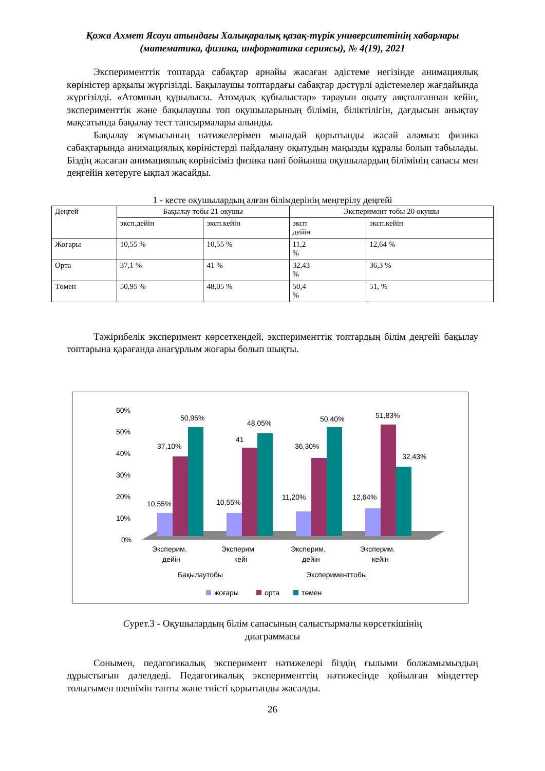Қожа Ахмет Ясауи атындағы Халықаралық қазақ-түрік университетінің хабарлары
(математика, физика, информатика сериясы), № 4(19), 2021
Эксперименттік топтарда сабақтар арнайы жасаған әдістеме негізінде анимациялық көріністер арқылы жүргізілді. Бақылаушы топтардағы сабақтар дәстүрлі әдістемелер жағдайында жүргізілді. «Атомның құрылысы. Атомдық құбылыстар» тарауын оқыту аяқталғаннан кейін, эксперименттік және бақылаушы топ оқушыларының білімін, біліктілігін, дағдысын анықтау мақсатында бақылау тест тапсырмалары алынды.
Бақылау жұмысының нәтижелерімен мынадай қорытынды жасай аламыз: физика сабақтарында анимациялық көріністерді пайдалану оқытудың маңызды құралы болып табылады. Біздің жасаған анимациялық көрінісіміз физика пәні бойынша оқушылардың білімінің сапасы мен деңгейін көтеруге ықпал жасайды.
1 - кесте оқушылардың алған білімдерінің меңгерілу деңгейі
| Деңгей | Бақылау тобы 21 оқушы | | Эксперимент тобы 20 оқушы | |
| --- | --- | --- | --- | --- |
| | эксп.дейін | эксп.кейін | эксп дейін | эксп.кейін |
| Жоғары | 10,55 % | 10,55 % | 11,2 % | 12,64 % |
| Орта | 37,1 % | 41 % | 32,43 % | 36,3 % |
| Төмен | 50,95 % | 48,05 % | 50,4 % | 51, % |
Тәжірибелік эксперимент көрсеткендей, эксперименттік топтардың білім деңгейі бақылау топтарына қарағанда анағұрлым жоғары болып шықты.
60%
50%
40%
30%
20%
10%
0%
10,55%
37,10%
50,95%
10,55%
41
48,05%
11,20%
36,30%
50,40%
12,64%
51,83%
32,43%
Эксперим.
дейін
Эксперим
кейі
Эксперим.
дейін
Эксперим.
кейін
Бақылаутобы
Эксперименттобы
жоғары
орта
төмен
Сурет.3 - Оқушылардың білім сапасының салыстырмалы көрсеткішінің
диаграммасы
Сонымен, педагогикалық эксперимент нәтижелері біздің ғылыми болжамымыздың дұрыстығын дәлелдеді. Педагогикалық эксперименттің нәтижесінде қойылған міндеттер толығымен шешімін тапты және тиісті қорытынды жасалды.
26